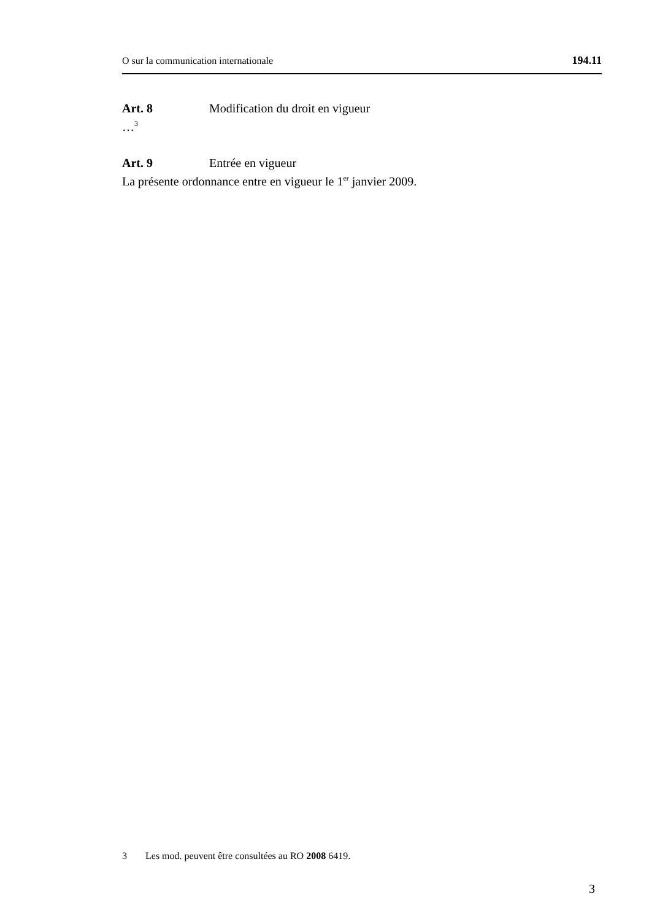O sur la communication internationale 194.11
Art. 8 Modification du droit en vigueur
…<sup>3</sup>
Art. 9 Entrée en vigueur
La présente ordonnance entre en vigueur le 1<sup>er</sup> janvier 2009.
3 Les mod. peuvent être consultées au RO 2008 6419.
3